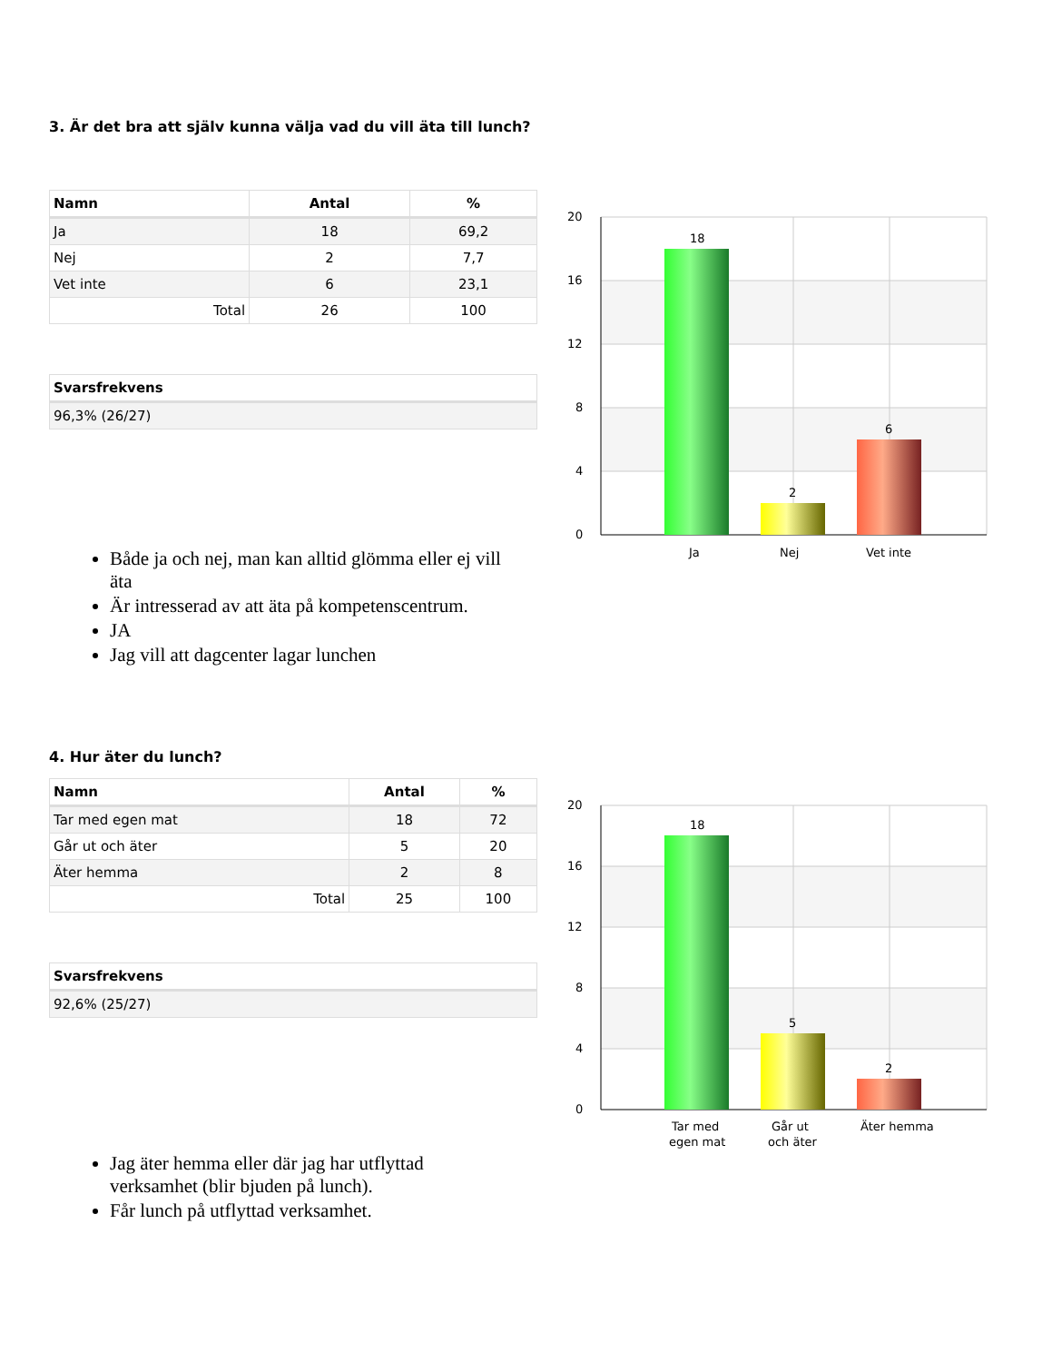3. Är det bra att själv kunna välja vad du vill äta till lunch?
| Namn | Antal | % |
| --- | --- | --- |
| Ja | 18 | 69,2 |
| Nej | 2 | 7,7 |
| Vet inte | 6 | 23,1 |
| Total | 26 | 100 |
| Svarsfrekvens |
| --- |
| 96,3% (26/27) |
20
16
12
8
4
0
18
2
6
Ja
Nej
Vet inte
Både ja och nej, man kan alltid glömma eller ej vill
äta
Är intresserad av att äta på kompetenscentrum.
JA
Jag vill att dagcenter lagar lunchen
4. Hur äter du lunch?
| Namn | Antal | % |
| --- | --- | --- |
| Tar med egen mat | 18 | 72 |
| Går ut och äter | 5 | 20 |
| Äter hemma | 2 | 8 |
| Total | 25 | 100 |
| Svarsfrekvens |
| --- |
| 92,6% (25/27) |
20
16
12
8
4
0
18
5
2
Tar med
egen mat
Går ut
och äter
Äter hemma
Jag äter hemma eller där jag har utflyttad
verksamhet (blir bjuden på lunch).
Får lunch på utflyttad verksamhet.